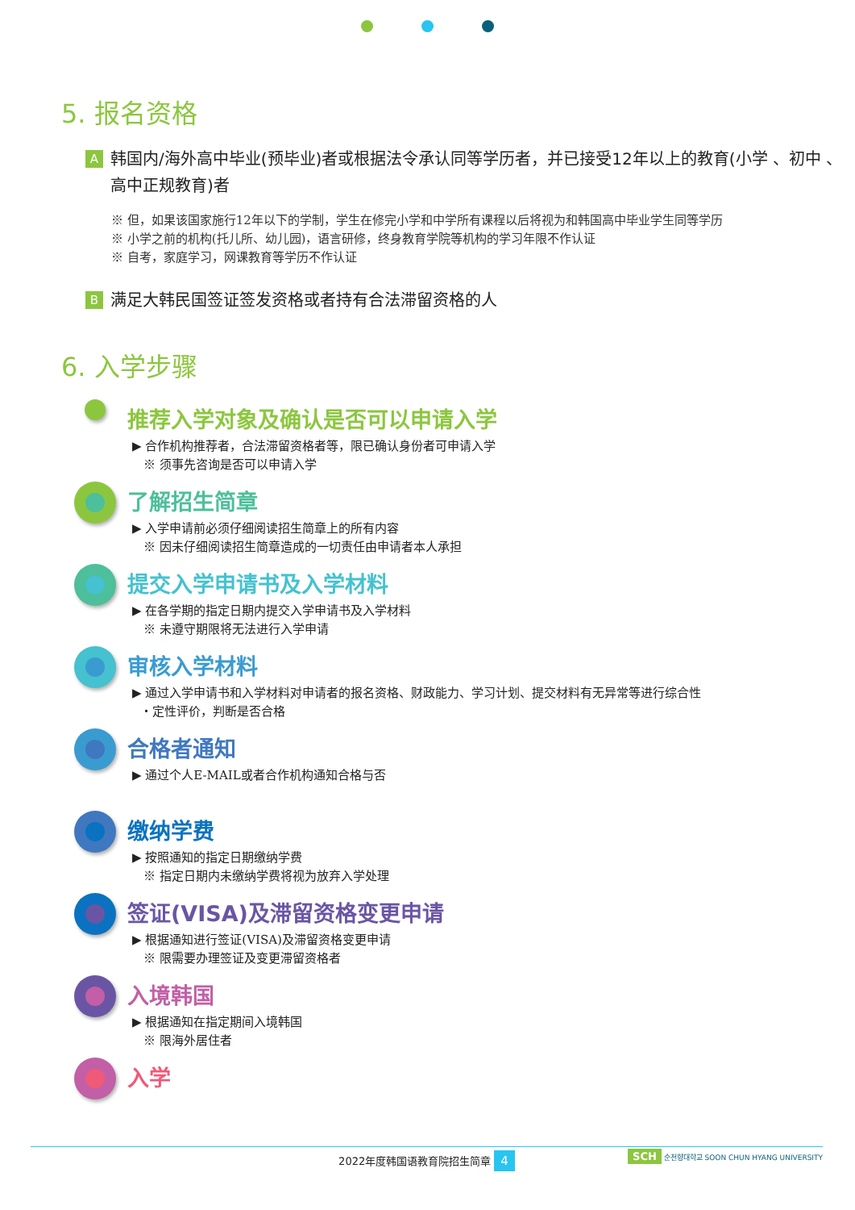5. 报名资格
A
韩国内/海外高中毕业(预毕业)者或根据法令承认同等学历者，并已接受12年以上的教育(小学 、初中 、高中正规教育)者
※ 但，如果该国家施行12年以下的学制，学生在修完小学和中学所有课程以后将视为和韩国高中毕业学生同等学历
※ 小学之前的机构(托儿所、幼儿园)，语言研修，终身教育学院等机构的学习年限不作认证
※ 自考，家庭学习，网课教育等学历不作认证
B
满足大韩民国签证签发资格或者持有合法滞留资格的人
6. 入学步骤
推荐入学对象及确认是否可以申请入学
▶ 合作机构推荐者，合法滞留资格者等，限已确认身份者可申请入学
※ 须事先咨询是否可以申请入学
了解招生简章
▶ 入学申请前必须仔细阅读招生简章上的所有内容
※ 因未仔细阅读招生简章造成的一切责任由申请者本人承担
提交入学申请书及入学材料
▶ 在各学期的指定日期内提交入学申请书及入学材料
※ 未遵守期限将无法进行入学申请
审核入学材料
▶ 通过入学申请书和入学材料对申请者的报名资格、财政能力、学习计划、提交材料有无异常等进行综合性
・定性评价，判断是否合格
合格者通知
▶ 通过个人E-MAIL或者合作机构通知合格与否
缴纳学费
▶ 按照通知的指定日期缴纳学费
※ 指定日期内未缴纳学费将视为放弃入学处理
签证(VISA)及滞留资格变更申请
▶ 根据通知进行签证(VISA)及滞留资格变更申请
※ 限需要办理签证及变更滞留资格者
入境韩国
▶ 根据通知在指定期间入境韩国
※ 限海外居住者
入学
2022年度韩国语教育院招生简章 4
SCH 순천향대학교 SOON CHUN HYANG UNIVERSITY